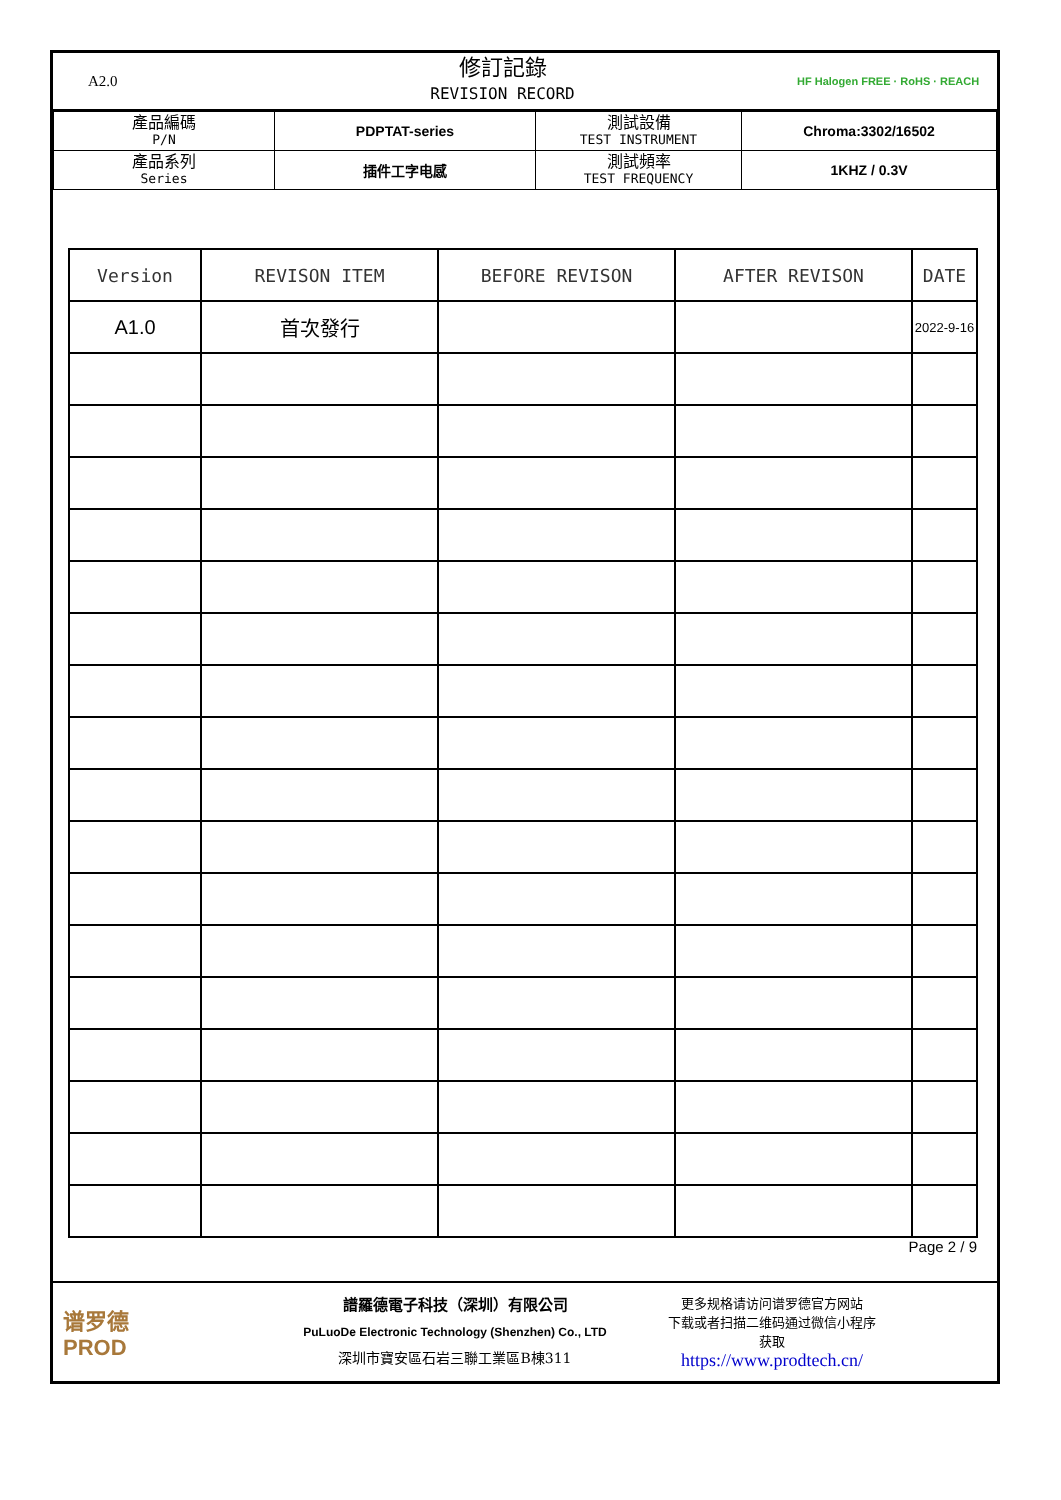A2.0
修訂記錄
REVISION RECORD
HF Halogen FREE · RoHS · REACH
| 產品編碼 P/N | PDPTAT-series | 測試設備 TEST INSTRUMENT | Chroma:3302/16502 |
| 產品系列 Series | 插件工字电感 | 測試頻率 TEST FREQUENCY | 1KHZ / 0.3V |
| Version | REVISON ITEM | BEFORE REVISON | AFTER REVISON | DATE |
| --- | --- | --- | --- | --- |
| A1.0 | 首次發行 | | | 2022-9-16 |
Page 2 / 9
谱罗德
PROD
譜羅德電子科技（深圳）有限公司
PuLuoDe Electronic Technology (Shenzhen) Co., LTD
深圳市寶安區石岩三聯工業區B棟311
更多规格请访问谱罗德官方网站
下载或者扫描二维码通过微信小程序
获取
https://www.prodtech.cn/